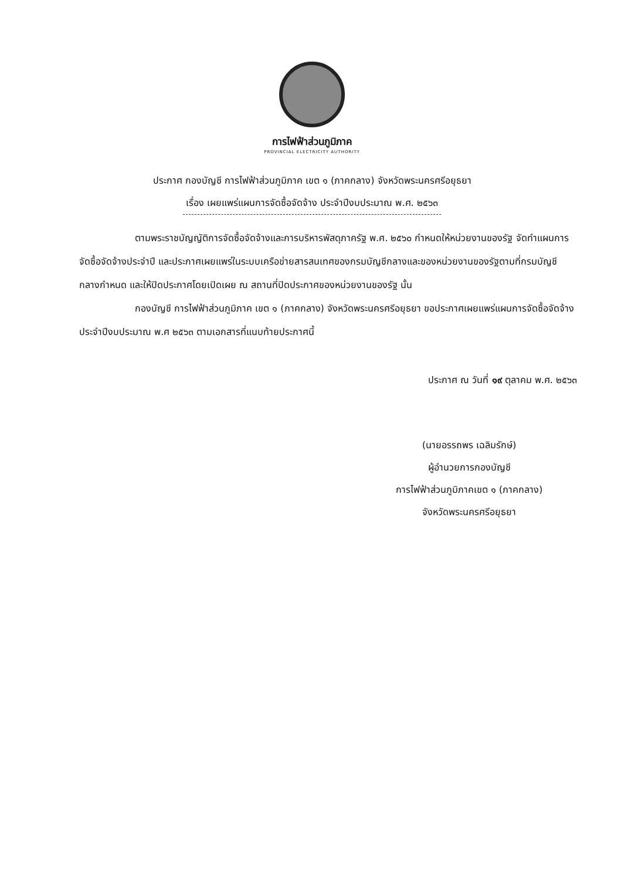การไฟฟ้าส่วนภูมิภาค
PROVINCIAL ELECTRICITY AUTHORITY
ประกาศ กองบัญชี การไฟฟ้าส่วนภูมิภาค เขต ๑ (ภาคกลาง) จังหวัดพระนครศรีอยุธยา
เรื่อง เผยแพร่แผนการจัดซื้อจัดจ้าง ประจำปีงบประมาณ พ.ศ. ๒๕๖๓
ตามพระราชบัญญัติการจัดซื้อจัดจ้างและการบริหารพัสดุภาครัฐ พ.ศ. ๒๕๖๐ กำหนดให้หน่วยงานของรัฐ จัดทำแผนการจัดซื้อจัดจ้างประจำปี และประกาศเผยแพร่ในระบบเครือข่ายสารสนเทศของกรมบัญชีกลางและของหน่วยงานของรัฐตามที่กรมบัญชีกลางกำหนด และให้ปิดประกาศโดยเปิดเผย ณ สถานที่ปิดประกาศของหน่วยงานของรัฐ นั้น
กองบัญชี การไฟฟ้าส่วนภูมิภาค เขต ๑ (ภาคกลาง) จังหวัดพระนครศรีอยุธยา ขอประกาศเผยแพร่แผนการจัดซื้อจัดจ้าง ประจำปีงบประมาณ พ.ศ ๒๕๖๓ ตามเอกสารที่แนบท้ายประกาศนี้
ประกาศ ณ วันที่ ๑๙ ตุลาคม พ.ศ. ๒๕๖๓
(นายอรรถพร เฉลิมรักษ์)
ผู้อำนวยการกองบัญชี
การไฟฟ้าส่วนภูมิภาคเขต ๑ (ภาคกลาง)
จังหวัดพระนครศรีอยุธยา